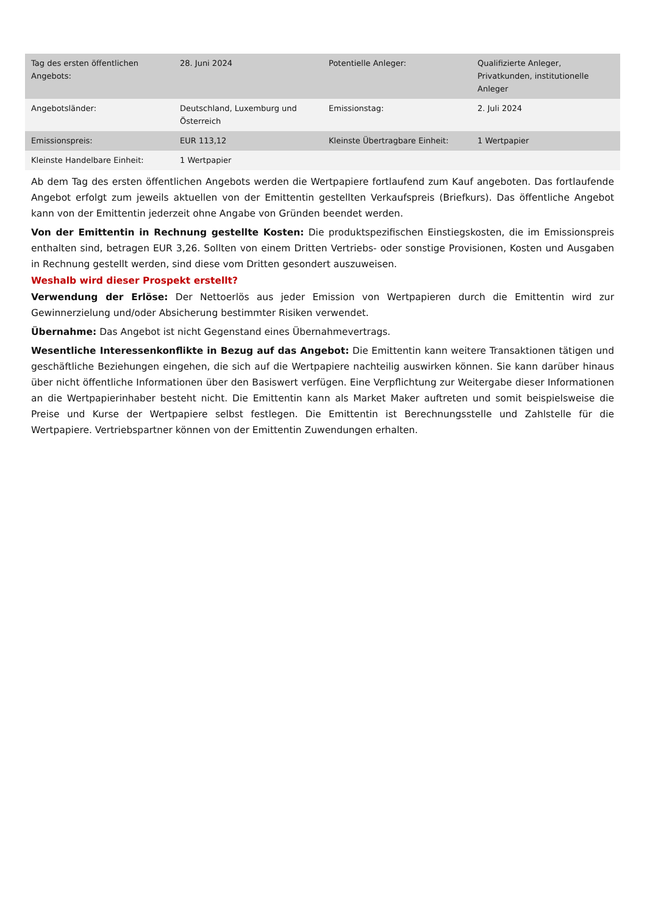| Tag des ersten öffentlichen Angebots: | 28. Juni 2024 | Potentielle Anleger: | Qualifizierte Anleger, Privatkunden, institutionelle Anleger |
| Angebotsländer: | Deutschland, Luxemburg und Österreich | Emissionstag: | 2. Juli 2024 |
| Emissionspreis: | EUR 113,12 | Kleinste Übertragbare Einheit: | 1 Wertpapier |
| Kleinste Handelbare Einheit: | 1 Wertpapier | | |
Ab dem Tag des ersten öffentlichen Angebots werden die Wertpapiere fortlaufend zum Kauf angeboten. Das fortlaufende Angebot erfolgt zum jeweils aktuellen von der Emittentin gestellten Verkaufspreis (Briefkurs). Das öffentliche Angebot kann von der Emittentin jederzeit ohne Angabe von Gründen beendet werden.
Von der Emittentin in Rechnung gestellte Kosten: Die produktspezifischen Einstiegskosten, die im Emissionspreis enthalten sind, betragen EUR 3,26. Sollten von einem Dritten Vertriebs- oder sonstige Provisionen, Kosten und Ausgaben in Rechnung gestellt werden, sind diese vom Dritten gesondert auszuweisen.
Weshalb wird dieser Prospekt erstellt?
Verwendung der Erlöse: Der Nettoerlös aus jeder Emission von Wertpapieren durch die Emittentin wird zur Gewinnerzielung und/oder Absicherung bestimmter Risiken verwendet.
Übernahme: Das Angebot ist nicht Gegenstand eines Übernahmevertrags.
Wesentliche Interessenkonflikte in Bezug auf das Angebot: Die Emittentin kann weitere Transaktionen tätigen und geschäftliche Beziehungen eingehen, die sich auf die Wertpapiere nachteilig auswirken können. Sie kann darüber hinaus über nicht öffentliche Informationen über den Basiswert verfügen. Eine Verpflichtung zur Weitergabe dieser Informationen an die Wertpapierinhaber besteht nicht. Die Emittentin kann als Market Maker auftreten und somit beispielsweise die Preise und Kurse der Wertpapiere selbst festlegen. Die Emittentin ist Berechnungsstelle und Zahlstelle für die Wertpapiere. Vertriebspartner können von der Emittentin Zuwendungen erhalten.